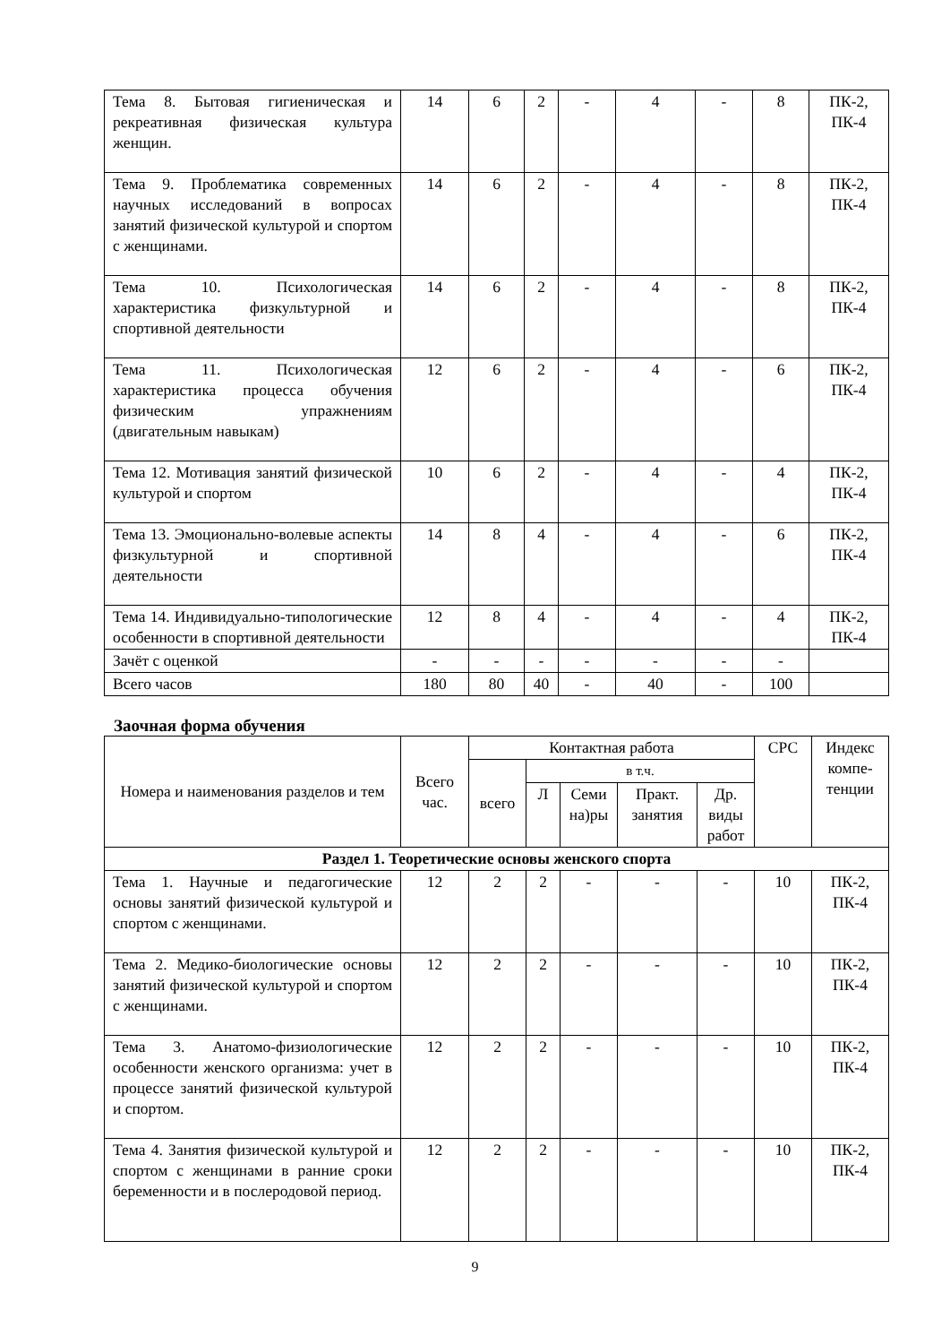| Тема 8. Бытовая гигиеническая и рекреативная физическая культура женщин. | 14 | 6 | 2 | - | 4 | - | 8 | ПК-2, ПК-4 |
| Тема 9. Проблематика современных научных исследований в вопросах занятий физической культурой и спортом с женщинами. | 14 | 6 | 2 | - | 4 | - | 8 | ПК-2, ПК-4 |
| Тема 10. Психологическая характеристика физкультурной и спортивной деятельности | 14 | 6 | 2 | - | 4 | - | 8 | ПК-2, ПК-4 |
| Тема 11. Психологическая характеристика процесса обучения физическим упражнениям (двигательным навыкам) | 12 | 6 | 2 | - | 4 | - | 6 | ПК-2, ПК-4 |
| Тема 12. Мотивация занятий физической культурой и спортом | 10 | 6 | 2 | - | 4 | - | 4 | ПК-2, ПК-4 |
| Тема 13. Эмоционально-волевые аспекты физкультурной и спортивной деятельности | 14 | 8 | 4 | - | 4 | - | 6 | ПК-2, ПК-4 |
| Тема 14. Индивидуально-типологические особенности в спортивной деятельности | 12 | 8 | 4 | - | 4 | - | 4 | ПК-2, ПК-4 |
| Зачёт с оценкой | - | - | - | - | - | - | - | |
| Всего часов | 180 | 80 | 40 | - | 40 | - | 100 | |
Заочная форма обучения
| Номера и наименования разделов и тем | Всего час. | Контактная работа | | | | | СРС | Индекс компе-тенции |
| --- | --- | --- | --- | --- | --- | --- | --- | --- |
| | | всего | в т.ч. | | | | | |
| | | | Л | Семи на)ры | Практ. занятия | Др. виды работ | | |
| Раздел 1. Теоретические основы женского спорта | | | | | | | | |
| Тема 1. Научные и педагогические основы занятий физической культурой и спортом с женщинами. | 12 | 2 | 2 | - | - | - | 10 | ПК-2, ПК-4 |
| Тема 2. Медико-биологические основы занятий физической культурой и спортом с женщинами. | 12 | 2 | 2 | - | - | - | 10 | ПК-2, ПК-4 |
| Тема 3. Анатомо-физиологические особенности женского организма: учет в процессе занятий физической культурой и спортом. | 12 | 2 | 2 | - | - | - | 10 | ПК-2, ПК-4 |
| Тема 4. Занятия физической культурой и спортом с женщинами в ранние сроки беременности и в послеродовой период. | 12 | 2 | 2 | - | - | - | 10 | ПК-2, ПК-4 |
9